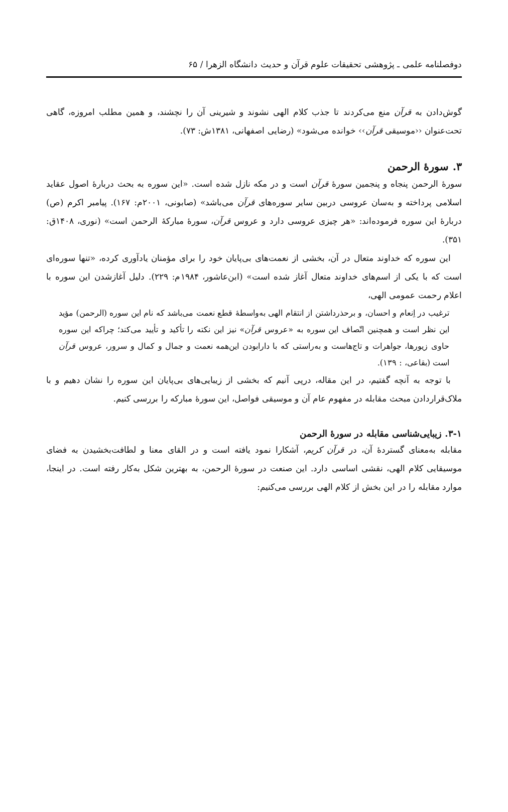دوفصلنامه علمی ـ پژوهشی تحقیقات علوم قرآن و حدیث دانشگاه الزهرا / ۶۵
گوش‌دادن به قرآن منع می‌کردند تا جذب کلام الهی نشوند و شیرینی آن را نچشند، و همین مطلب امروزه، گاهی تحت‌عنوان ‹‹موسیقی قرآن›› خوانده می‌شود» (رضایی اصفهانی، ۱۳۸۱ش: ۷۳).
۳. سورۀ الرحمن
سورۀ الرحمن پنجاه و پنجمین سورۀ قرآن است و در مکه نازل شده است. «این سوره به بحث دربارۀ اصول عقاید اسلامی پرداخته و به‌سان عروسی دربین سایر سوره‌های قرآن می‌باشد» (صابونی، ۲۰۰۱م: ۱۶۷). پیامبر اکرم (ص) دربارۀ این سوره فرموده‌اند: «هر چیزی عروسی دارد و عروس قرآن، سورۀ مبارکۀ الرحمن است» (نوری، ۱۴۰۸ق: ۳۵۱).
این سوره که خداوند متعال در آن، بخشی از نعمت‌های بی‌پایان خود را برای مؤمنان یادآوری کرده، «تنها سوره‌ای است که با یکی از اسم‌های خداوند متعال آغاز شده است» (ابن‌عاشور، ۱۹۸۴م: ۲۲۹). دلیل آغازشدن این سوره با اعلام رحمت عمومی الهی،
ترغیب در اِنعام و احسان، و برحذرداشتن از انتقام الهی به‌واسطۀ قطع نعمت می‌باشد که نام این سوره (الرحمن) مؤید این نظر است و همچنین اتّصاف این سوره به «عروس قرآن» نیز این نکته را تأکید و تأیید می‌کند؛ چراکه این سوره حاوی زیورها، جواهرات و تاج‌هاست و به‌راستی که با دارابودن این‌همه نعمت و جمال و کمال و سرور، عروس قرآن است (بقاعی، : ۱۳۹).
با توجه به آنچه گفتیم، در این مقاله، درپی آنیم که بخشی از زیبایی‌های بی‌پایان این سوره را نشان دهیم و با ملاک‌قراردادن مبحث مقابله در مفهوم عام آن و موسیقی فواصل، این سورۀ مبارکه را بررسی کنیم.
۳-۱. زیبایی‌شناسی مقابله در سورۀ الرحمن
مقابله به‌معنای گستردۀ آن، در قرآن کریم، آشکارا نمود یافته است و در القای معنا و لطافت‌بخشیدن به فضای موسیقایی کلام الهی، نقشی اساسی دارد. این صنعت در سورۀ الرحمن، به بهترین شکل به‌کار رفته است. در اینجا، موارد مقابله را در این بخش از کلام الهی بررسی می‌کنیم: